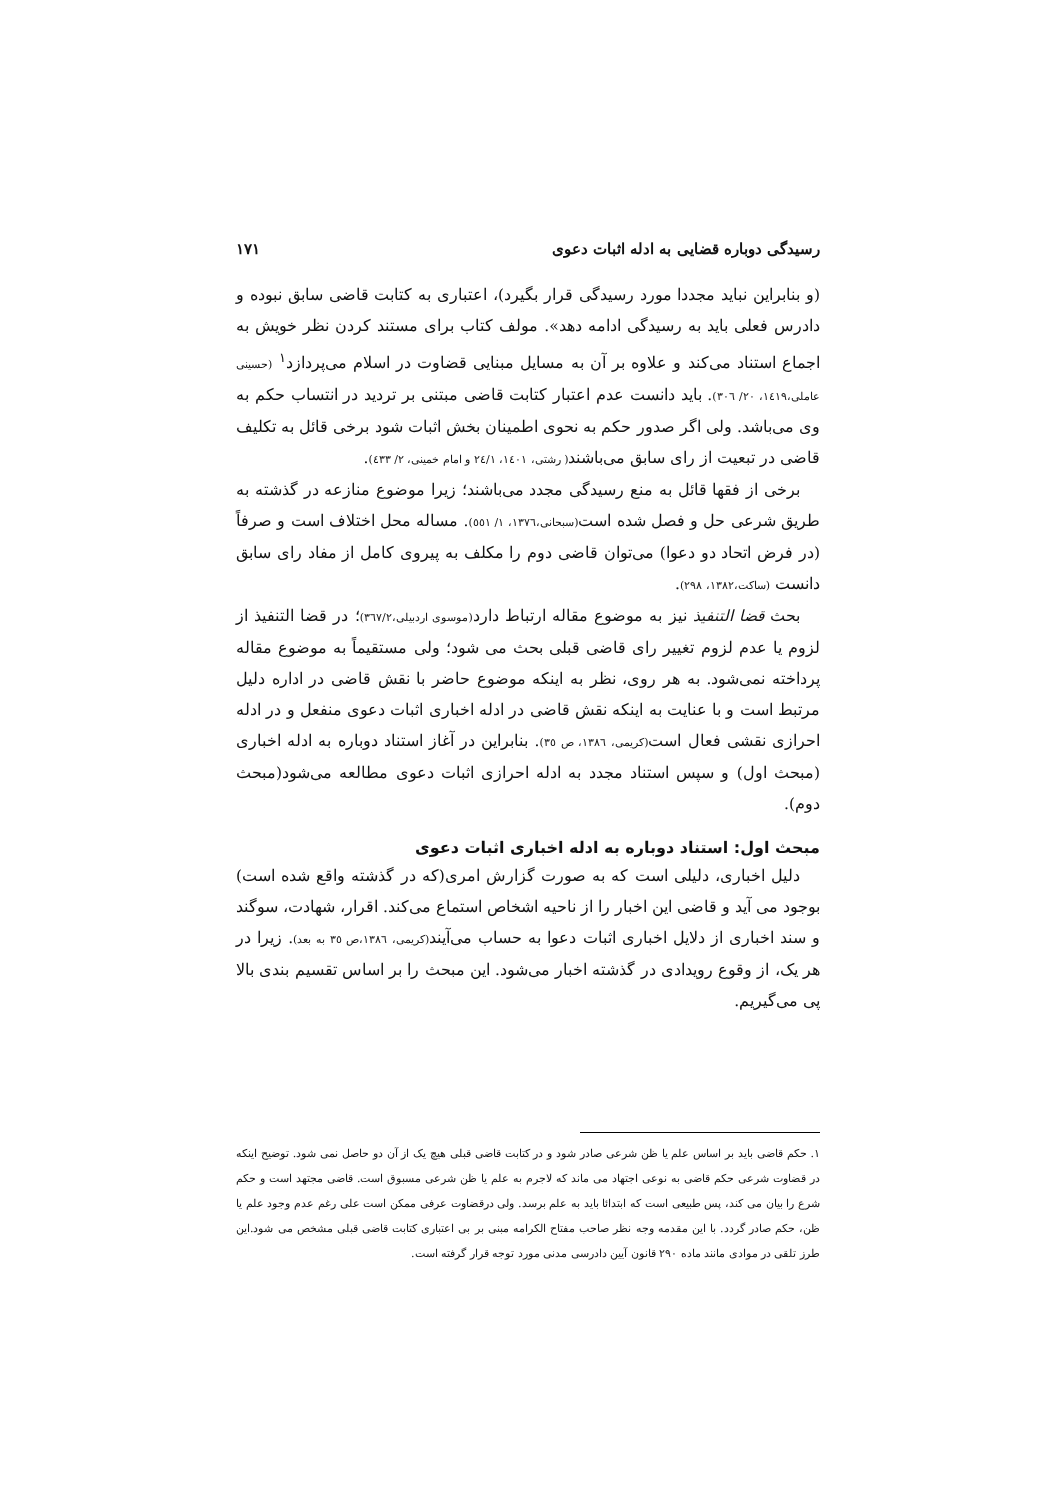رسیدگی دوباره قضایی به ادله اثبات دعوی ۱۷۱
(و بنابراین نباید مجددا مورد رسیدگی قرار بگیرد)، اعتباری به کتابت قاضی سابق نبوده و دادرس فعلی باید به رسیدگی ادامه دهد». مولف کتاب برای مستند کردن نظر خویش به اجماع استناد می‌کند و علاوه بر آن به مسایل مبنایی قضاوت در اسلام می‌پردازد<sup>۱</sup> (حسینی عاملی،۱٤۱۹، ۲۰/ ۳۰٦). باید دانست عدم اعتبار کتابت قاضی مبتنی بر تردید در انتساب حکم به وی می‌باشد. ولی اگر صدور حکم به نحوی اطمینان بخش اثبات شود برخی قائل به تکلیف قاضی در تبعیت از رای سابق می‌باشند( رشتی، ۱٤۰۱، ۲٤/۱ و امام خمینی، ۲/ ٤۳۳).
برخی از فقها قائل به منع رسیدگی مجدد می‌باشند؛ زیرا موضوع منازعه در گذشته به طریق شرعی حل و فصل شده است(سبحانی،۱۳۷٦، ۱/ ٥٥۱). مساله محل اختلاف است و صرفاً (در فرض اتحاد دو دعوا) می‌توان قاضی دوم را مکلف به پیروی کامل از مفاد رای سابق دانست (ساکت،۱۳۸۲، ۲۹۸).
بحث قضا التنفیذ نیز به موضوع مقاله ارتباط دارد(موسوی اردبیلی،۳٦۷/۲)؛ در قضا التنفیذ از لزوم یا عدم لزوم تغییر رای قاضی قبلی بحث می شود؛ ولی مستقیماً به موضوع مقاله پرداخته نمی‌شود. به هر روی، نظر به اینکه موضوع حاضر با نقش قاضی در اداره دلیل مرتبط است و با عنایت به اینکه نقش قاضی در ادله اخباری اثبات دعوی منفعل و در ادله احرازی نقشی فعال است(کریمی، ۱۳۸٦، ص ۳٥). بنابراین در آغاز استناد دوباره به ادله اخباری (مبحث اول) و سپس استناد مجدد به ادله احرازی اثبات دعوی مطالعه می‌شود(مبحث دوم).
مبحث اول: استناد دوباره به ادله اخباری اثبات دعوی
دلیل اخباری، دلیلی است که به صورت گزارش امری(که در گذشته واقع شده است) بوجود می آید و قاضی این اخبار را از ناحیه اشخاص استماع می‌کند. اقرار، شهادت، سوگند و سند اخباری از دلایل اخباری اثبات دعوا به حساب می‌آیند(کریمی، ۱۳۸٦،ص ۳٥ به بعد). زیرا در هر یک، از وقوع رویدادی در گذشته اخبار می‌شود. این مبحث را بر اساس تقسیم بندی بالا پی می‌گیریم.
۱. حکم قاضی باید بر اساس علم یا ظن شرعی صادر شود و در کتابت قاضی قبلی هیچ یک از آن دو حاصل نمی شود. توضیح اینکه در قضاوت شرعی حکم قاضی به نوعی اجتهاد می ماند که لاجرم به علم یا ظن شرعی مسبوق است. قاضی مجتهد است و حکم شرع را بیان می کند، پس طبیعی است که ابتدائا باید به علم برسد. ولی درقضاوت عرفی ممکن است علی رغم عدم وجود علم یا ظن، حکم صادر گردد. با این مقدمه وجه نظر صاحب مفتاح الکرامه مبنی بر بی اعتباری کتابت قاضی قبلی مشخص می شود.این طرز تلقی در موادی مانند ماده ۲۹۰ قانون آیین دادرسی مدنی مورد توجه قرار گرفته است.